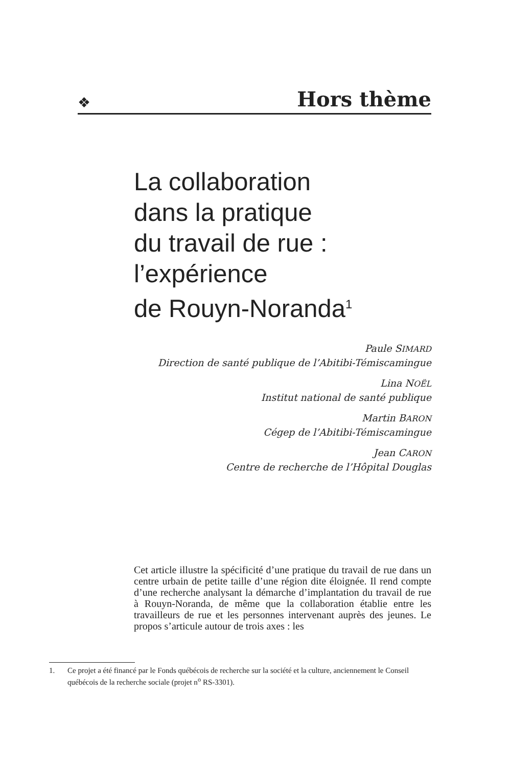❖
Hors thème
La collaboration
dans la pratique
du travail de rue :
l’expérience
de Rouyn-Noranda<sup>1</sup>
Paule SIMARD
Direction de santé publique de l’Abitibi-Témiscamingue
Lina NOËL
Institut national de santé publique
Martin BARON
Cégep de l’Abitibi-Témiscamingue
Jean CARON
Centre de recherche de l’Hôpital Douglas
Cet article illustre la spécificité d’une pratique du travail de rue dans un centre urbain de petite taille d’une région dite éloignée. Il rend compte d’une recherche analysant la démarche d’implantation du travail de rue à Rouyn-Noranda, de même que la collaboration établie entre les travailleurs de rue et les personnes intervenant auprès des jeunes. Le propos s’articule autour de trois axes : les
1. Ce projet a été financé par le Fonds québécois de recherche sur la société et la culture, anciennement le Conseil québécois de la recherche sociale (projet n<sup>o</sup> RS-3301).